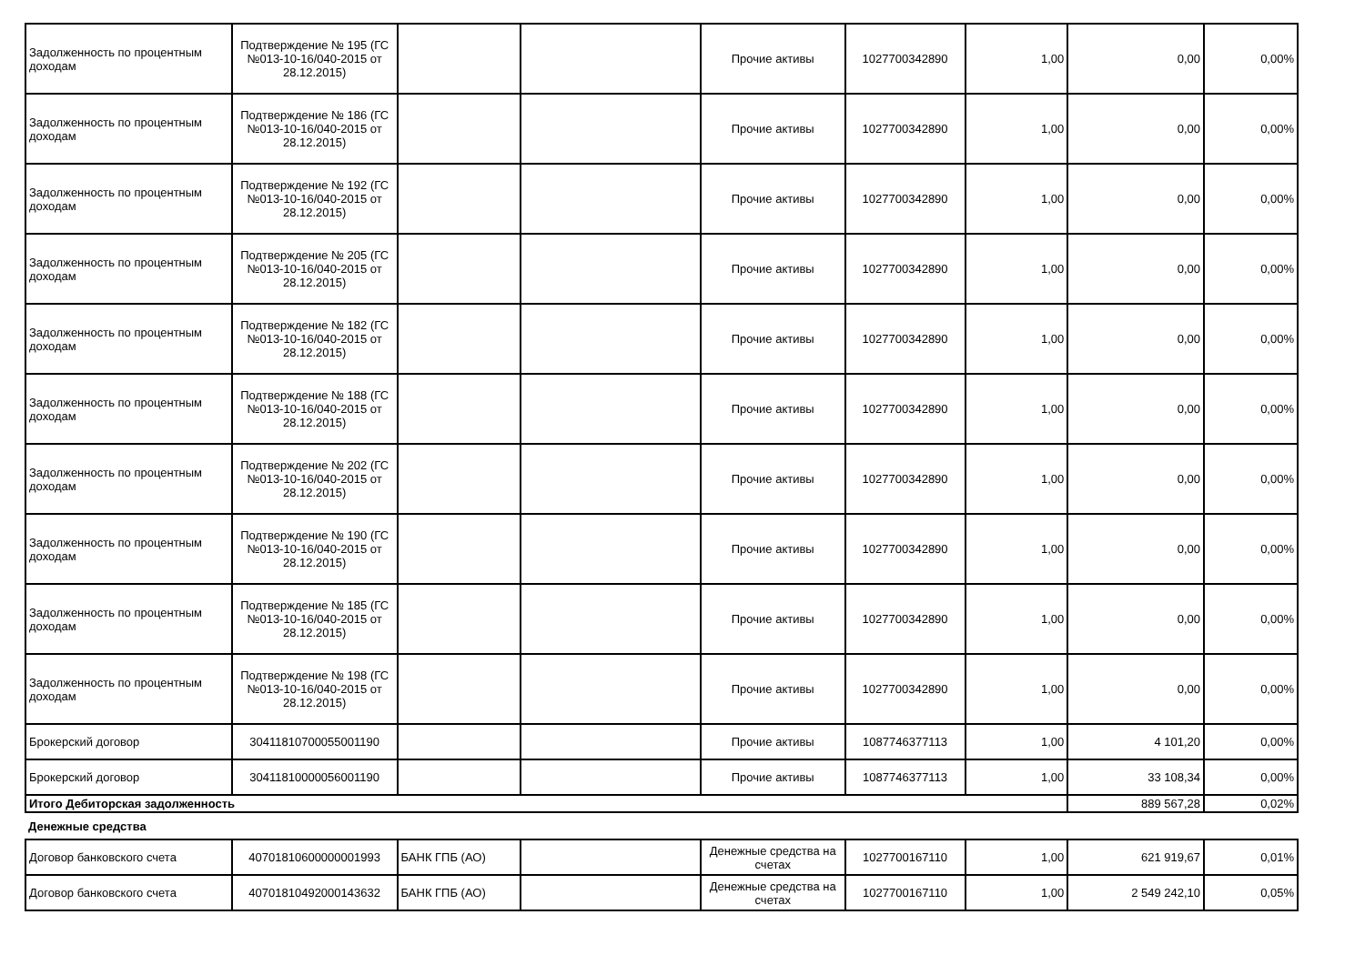| Задолженность по процентным доходам | Подтверждение № 195 (ГС №013-10-16/040-2015 от 28.12.2015) | | | Прочие активы | 1027700342890 | 1,00 | 0,00 | 0,00% |
| Задолженность по процентным доходам | Подтверждение № 186 (ГС №013-10-16/040-2015 от 28.12.2015) | | | Прочие активы | 1027700342890 | 1,00 | 0,00 | 0,00% |
| Задолженность по процентным доходам | Подтверждение № 192 (ГС №013-10-16/040-2015 от 28.12.2015) | | | Прочие активы | 1027700342890 | 1,00 | 0,00 | 0,00% |
| Задолженность по процентным доходам | Подтверждение № 205 (ГС №013-10-16/040-2015 от 28.12.2015) | | | Прочие активы | 1027700342890 | 1,00 | 0,00 | 0,00% |
| Задолженность по процентным доходам | Подтверждение № 182 (ГС №013-10-16/040-2015 от 28.12.2015) | | | Прочие активы | 1027700342890 | 1,00 | 0,00 | 0,00% |
| Задолженность по процентным доходам | Подтверждение № 188 (ГС №013-10-16/040-2015 от 28.12.2015) | | | Прочие активы | 1027700342890 | 1,00 | 0,00 | 0,00% |
| Задолженность по процентным доходам | Подтверждение № 202 (ГС №013-10-16/040-2015 от 28.12.2015) | | | Прочие активы | 1027700342890 | 1,00 | 0,00 | 0,00% |
| Задолженность по процентным доходам | Подтверждение № 190 (ГС №013-10-16/040-2015 от 28.12.2015) | | | Прочие активы | 1027700342890 | 1,00 | 0,00 | 0,00% |
| Задолженность по процентным доходам | Подтверждение № 185 (ГС №013-10-16/040-2015 от 28.12.2015) | | | Прочие активы | 1027700342890 | 1,00 | 0,00 | 0,00% |
| Задолженность по процентным доходам | Подтверждение № 198 (ГС №013-10-16/040-2015 от 28.12.2015) | | | Прочие активы | 1027700342890 | 1,00 | 0,00 | 0,00% |
| Брокерский договор | 30411810700055001190 | | | Прочие активы | 1087746377113 | 1,00 | 4 101,20 | 0,00% |
| Брокерский договор | 30411810000056001190 | | | Прочие активы | 1087746377113 | 1,00 | 33 108,34 | 0,00% |
| Итого Дебиторская задолженность | | | | | | | 889 567,28 | 0,02% |
| Денежные средства | | | | | | | | |
| Договор банковского счета | 40701810600000001993 | БАНК ГПБ (АО) | | Денежные средства на счетах | 1027700167110 | 1,00 | 621 919,67 | 0,01% |
| Договор банковского счета | 40701810492000143632 | БАНК ГПБ (АО) | | Денежные средства на счетах | 1027700167110 | 1,00 | 2 549 242,10 | 0,05% |